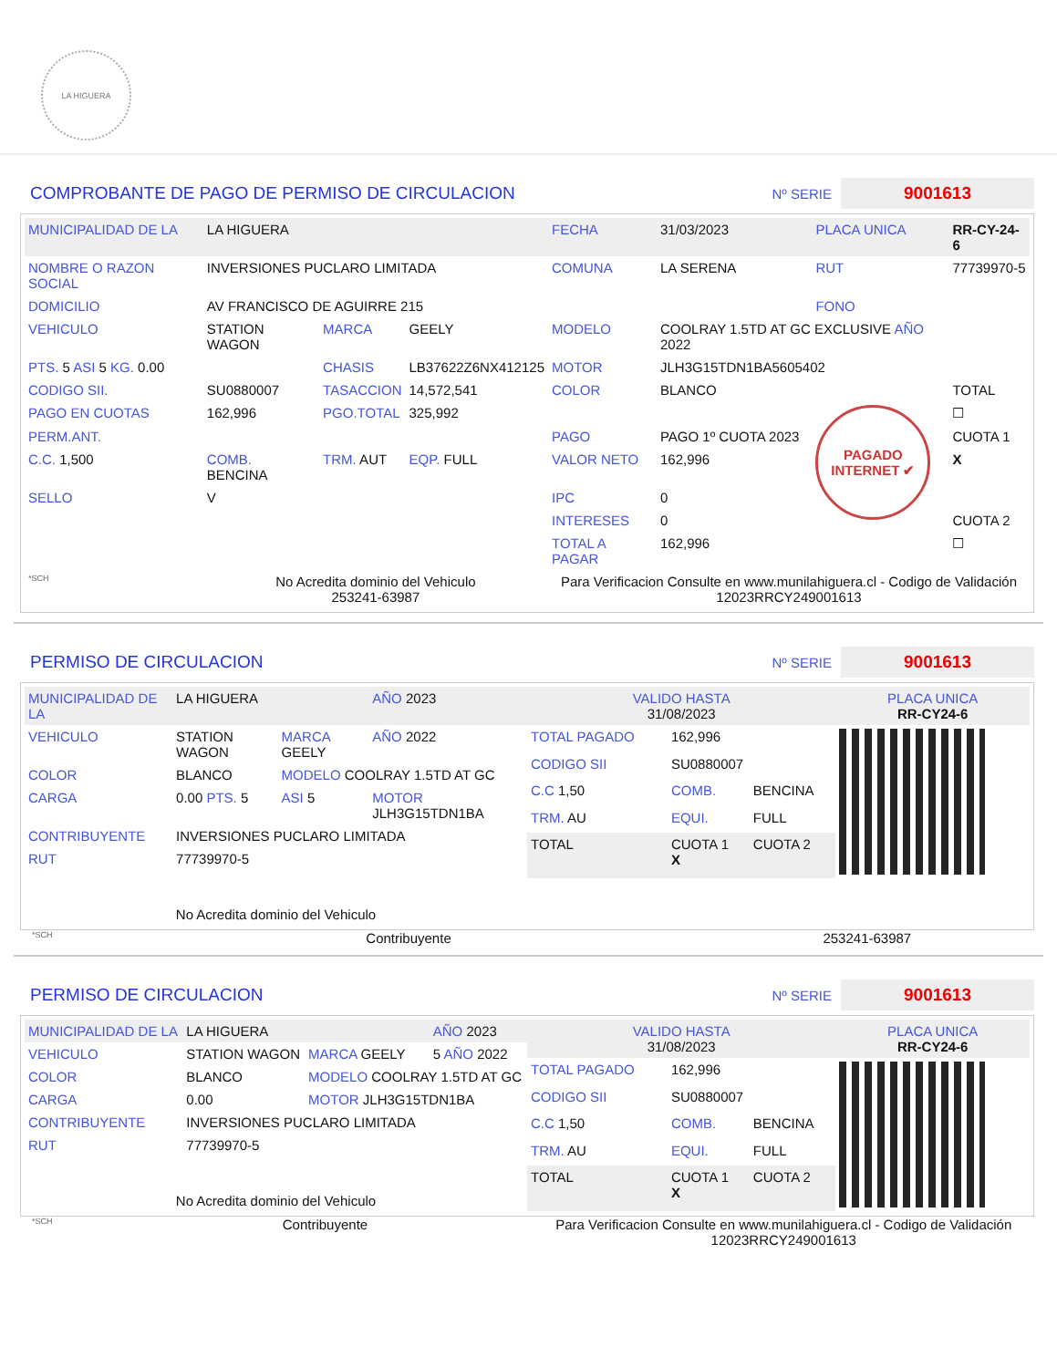LA HIGUERA
COMPROBANTE DE PAGO DE PERMISO DE CIRCULACION
Nº SERIE 9001613
| MUNICIPALIDAD DE LA | LA HIGUERA | | | FECHA | 31/03/2023 | PLACA UNICA | RR-CY-24-6 |
| NOMBRE O RAZON SOCIAL | INVERSIONES PUCLARO LIMITADA | | | COMUNA | LA SERENA | RUT | 77739970-5 |
| DOMICILIO | AV FRANCISCO DE AGUIRRE 215 | | | | | FONO | |
| VEHICULO | STATION WAGON | MARCA | GEELY | MODELO | COOLRAY 1.5TD AT GC EXCLUSIVE AÑO 2022 | | |
| PTS. 5 ASI 5 KG. 0.00 | | CHASIS | LB37622Z6NX412125 | MOTOR | JLH3G15TDN1BA5605402 | | |
| CODIGO SII. | SU0880007 | TASACCION | 14,572,541 | COLOR | BLANCO | | TOTAL |
| PAGO EN CUOTAS | 162,996 | PGO.TOTAL | 325,992 | | | PAGADO INTERNET ✔ | ☐ |
| PERM.ANT. | | | | PAGO | PAGO 1º CUOTA 2023 | | CUOTA 1 |
| C.C. 1,500 | COMB. BENCINA | TRM. AUT | EQP. FULL | VALOR NETO | 162,996 | | X |
| SELLO | V | | | IPC | 0 | | |
| | | | | INTERESES | 0 | | CUOTA 2 |
| | | | | TOTAL A PAGAR | 162,996 | | ☐ |
| *SCH | No Acredita dominio del Vehiculo 253241-63987 | | | Para Verificacion Consulte en www.munilahiguera.cl - Codigo de Validación 12023RRCY249001613 | | | |
PERMISO DE CIRCULACION
Nº SERIE 9001613
| MUNICIPALIDAD DE LA | LA HIGUERA | | AÑO 2023 |
| VEHICULO | STATION WAGON | MARCA GEELY | AÑO 2022 |
| COLOR | BLANCO | MODELO COOLRAY 1.5TD AT GC | |
| CARGA | 0.00 PTS. 5 | ASI 5 | MOTOR JLH3G15TDN1BA |
| CONTRIBUYENTE | INVERSIONES PUCLARO LIMITADA | | |
| RUT | 77739970-5 | | |
| No Acredita dominio del Vehiculo | | | |
| VALIDO HASTA 31/08/2023 | | | PLACA UNICA RR-CY24-6 |
| TOTAL PAGADO | 162,996 | | |
| CODIGO SII | SU0880007 | | |
| C.C 1,50 | COMB. | BENCINA | |
| TRM. AU | EQUI. | FULL | |
| TOTAL | CUOTA 1 X | CUOTA 2 | |
*SCH
Contribuyente 253241-63987
PERMISO DE CIRCULACION
Nº SERIE 9001613
| MUNICIPALIDAD DE LA | LA HIGUERA | | AÑO 2023 |
| VEHICULO | STATION WAGON | MARCA GEELY | 5 AÑO 2022 |
| COLOR | BLANCO | MODELO COOLRAY 1.5TD AT GC | |
| CARGA | 0.00 | MOTOR JLH3G15TDN1BA | |
| CONTRIBUYENTE | INVERSIONES PUCLARO LIMITADA | | |
| RUT | 77739970-5 | | |
| No Acredita dominio del Vehiculo | | | |
| VALIDO HASTA 31/08/2023 | | | PLACA UNICA RR-CY24-6 |
| TOTAL PAGADO | 162,996 | | |
| CODIGO SII | SU0880007 | | |
| C.C 1,50 | COMB. | BENCINA | |
| TRM. AU | EQUI. | FULL | |
| TOTAL | CUOTA 1 X | CUOTA 2 | |
*SCH
Contribuyente Para Verificacion Consulte en www.munilahiguera.cl - Codigo de Validación
12023RRCY249001613